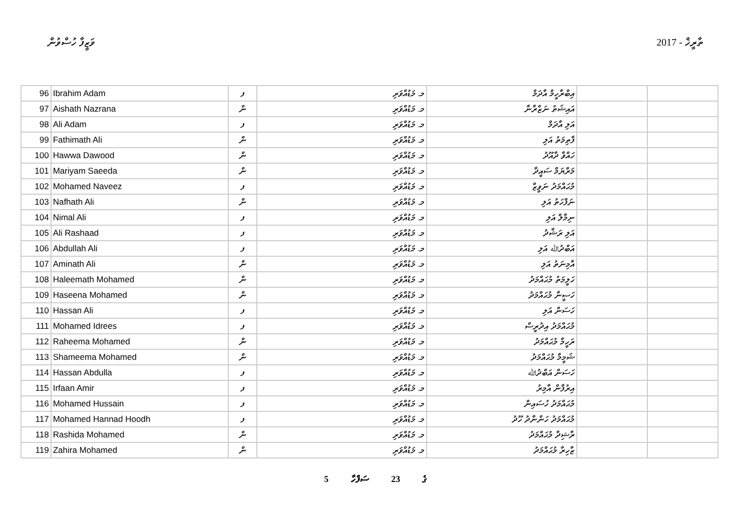ވަޒީފާ ހުސްވުން ތާރީޚް - 2017
| 96 | Ibrahim Adam | ފ | މ. މަޑުއްވަރި | އިބްރާހީމް އާދަމް | | |
| 97 | Aishath Nazrana | ން | މ. މަޑުއްވަރި | އައިޝަތު ނަޒްރާނާ | | |
| 98 | Ali Adam | ފ | މ. މަޑުއްވަރި | އަލި އާދަމް | | |
| 99 | Fathimath Ali | ން | މ. މަޑުއްވަރި | ފާތިމަތު އަލި | | |
| 100 | Hawwa Dawood | ން | މ. މަޑުއްވަރި | ހައްވާ ދާއޫދު | | |
| 101 | Mariyam Saeeda | ން | މ. މަޑުއްވަރި | މަރްޔަމް ސައީދާ | | |
| 102 | Mohamed Naveez | ފ | މ. މަޑުއްވަރި | މުޙައްމަދު ނަވީޒް | | |
| 103 | Nafhath Ali | ން | މ. މަޑުއްވަރި | ނަފްހަތު އަލި | | |
| 104 | Nimal Ali | ފ | މ. މަޑުއްވަރި | ނިމާލް އަލި | | |
| 105 | Ali Rashaad | ފ | މ. މަޑުއްވަރި | އަލި ރަޝާދު | | |
| 106 | Abdullah Ali | ފ | މ. މަޑުއްވަރި | އަބްދުﷲ އަލި | | |
| 107 | Aminath Ali | ން | މ. މަޑުއްވަރި | އާމިނަތު އަލި | | |
| 108 | Haleemath Mohamed | ން | މ. މަޑުއްވަރި | ހަލީމަތު މުޙައްމަދު | | |
| 109 | Haseena Mohamed | ން | މ. މަޑުއްވަރި | ހަސީނާ މުޙައްމަދު | | |
| 110 | Hassan Ali | ފ | މ. މަޑުއްވަރި | ހަސަން އަލި | | |
| 111 | Mohamed Idrees | ފ | މ. މަޑުއްވަރި | މުޙައްމަދު އިދުރީސް | | |
| 112 | Raheema Mohamed | ން | މ. މަޑުއްވަރި | ރަހީމާ މުޙައްމަދު | | |
| 113 | Shameema Mohamed | ން | މ. މަޑުއްވަރި | ޝަމީމާ މުޙައްމަދު | | |
| 114 | Hassan Abdulla | ފ | މ. މަޑުއްވަރި | ހަސަން އަބްދުﷲ | | |
| 115 | Irfaan Amir | ފ | މ. މަޑުއްވަރި | އިރުފާން އާމިރު | | |
| 116 | Mohamed Hussain | ފ | މ. މަޑުއްވަރި | މުޙައްމަދު ހުސައިން | | |
| 117 | Mohamed Hannad Hoodh | ފ | މ. މަޑުއްވަރި | މުޙައްމަދު ހަންނާދު ހޫދު | | |
| 118 | Rashida Mohamed | ން | މ. މަޑުއްވަރި | ރާޝިދާ މުޙައްމަދު | | |
| 119 | Zahira Mohamed | ން | މ. މަޑުއްވަރި | ޒާހިރާ މުޙައްމަދު | | |
5 ގެ 23 ސަފްހާ